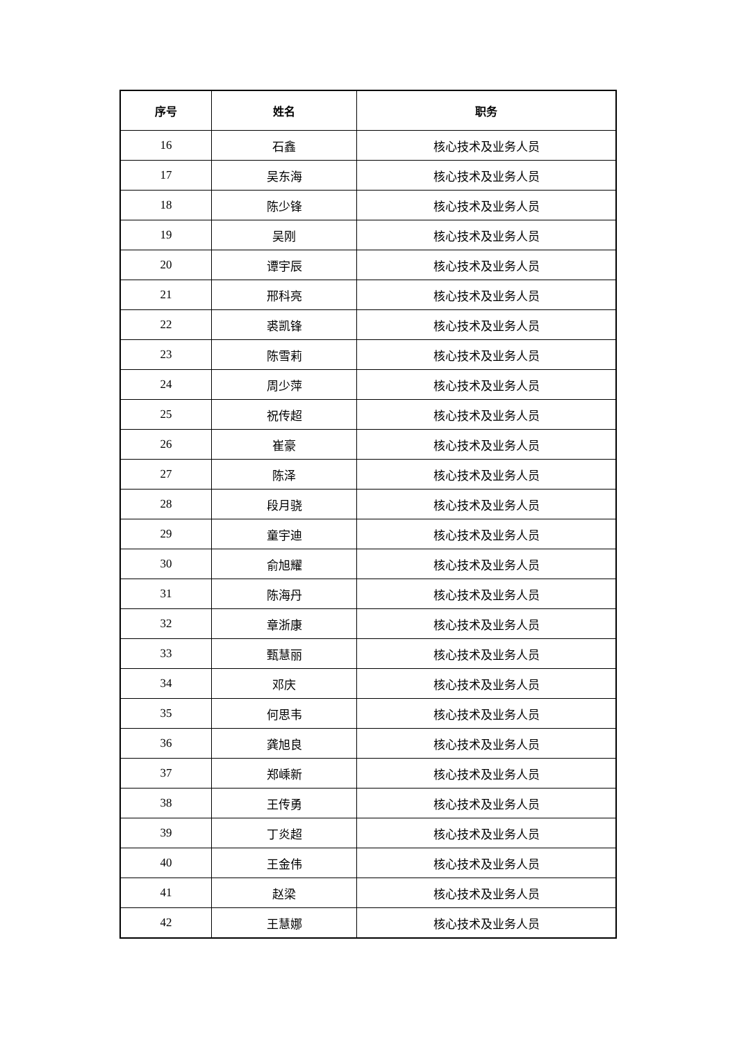| 序号 | 姓名 | 职务 |
| --- | --- | --- |
| 16 | 石鑫 | 核心技术及业务人员 |
| 17 | 吴东海 | 核心技术及业务人员 |
| 18 | 陈少锋 | 核心技术及业务人员 |
| 19 | 吴刚 | 核心技术及业务人员 |
| 20 | 谭宇辰 | 核心技术及业务人员 |
| 21 | 邢科亮 | 核心技术及业务人员 |
| 22 | 裘凯锋 | 核心技术及业务人员 |
| 23 | 陈雪莉 | 核心技术及业务人员 |
| 24 | 周少萍 | 核心技术及业务人员 |
| 25 | 祝传超 | 核心技术及业务人员 |
| 26 | 崔豪 | 核心技术及业务人员 |
| 27 | 陈泽 | 核心技术及业务人员 |
| 28 | 段月骁 | 核心技术及业务人员 |
| 29 | 童宇迪 | 核心技术及业务人员 |
| 30 | 俞旭耀 | 核心技术及业务人员 |
| 31 | 陈海丹 | 核心技术及业务人员 |
| 32 | 章浙康 | 核心技术及业务人员 |
| 33 | 甄慧丽 | 核心技术及业务人员 |
| 34 | 邓庆 | 核心技术及业务人员 |
| 35 | 何思韦 | 核心技术及业务人员 |
| 36 | 龚旭良 | 核心技术及业务人员 |
| 37 | 郑嵊新 | 核心技术及业务人员 |
| 38 | 王传勇 | 核心技术及业务人员 |
| 39 | 丁炎超 | 核心技术及业务人员 |
| 40 | 王金伟 | 核心技术及业务人员 |
| 41 | 赵梁 | 核心技术及业务人员 |
| 42 | 王慧娜 | 核心技术及业务人员 |